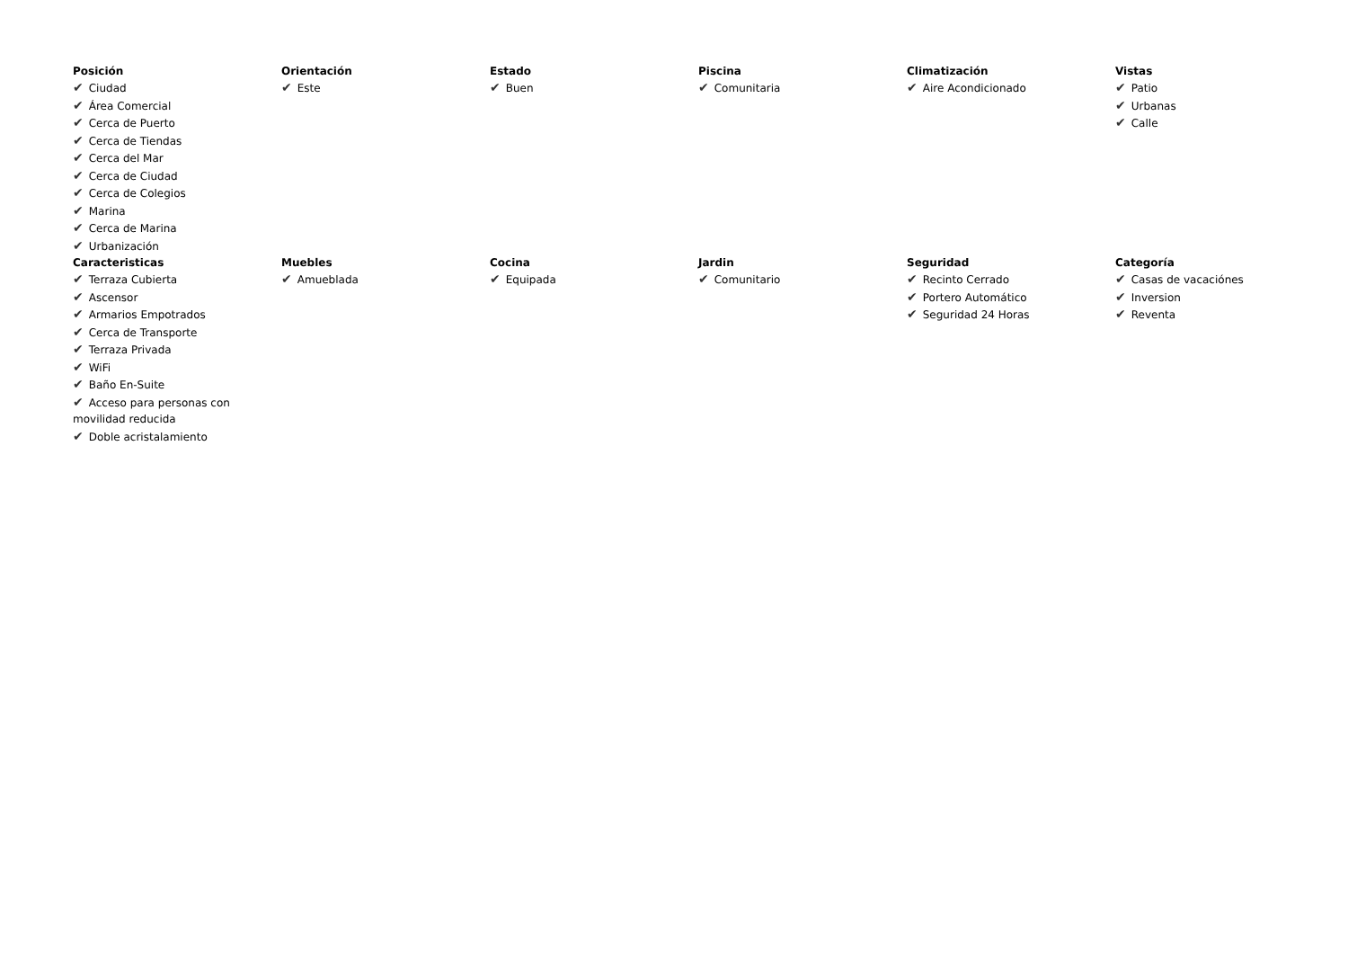Posición
✔ Ciudad
✔ Área Comercial
✔ Cerca de Puerto
✔ Cerca de Tiendas
✔ Cerca del Mar
✔ Cerca de Ciudad
✔ Cerca de Colegios
✔ Marina
✔ Cerca de Marina
✔ Urbanización
Orientación
✔ Este
Estado
✔ Buen
Piscina
✔ Comunitaria
Climatización
✔ Aire Acondicionado
Vistas
✔ Patio
✔ Urbanas
✔ Calle
Caracteristicas
✔ Terraza Cubierta
✔ Ascensor
✔ Armarios Empotrados
✔ Cerca de Transporte
✔ Terraza Privada
✔ WiFi
✔ Baño En-Suite
✔ Acceso para personas con movilidad reducida
✔ Doble acristalamiento
Muebles
✔ Amueblada
Cocina
✔ Equipada
Jardin
✔ Comunitario
Seguridad
✔ Recinto Cerrado
✔ Portero Automático
✔ Seguridad 24 Horas
Categoría
✔ Casas de vacaciónes
✔ Inversion
✔ Reventa